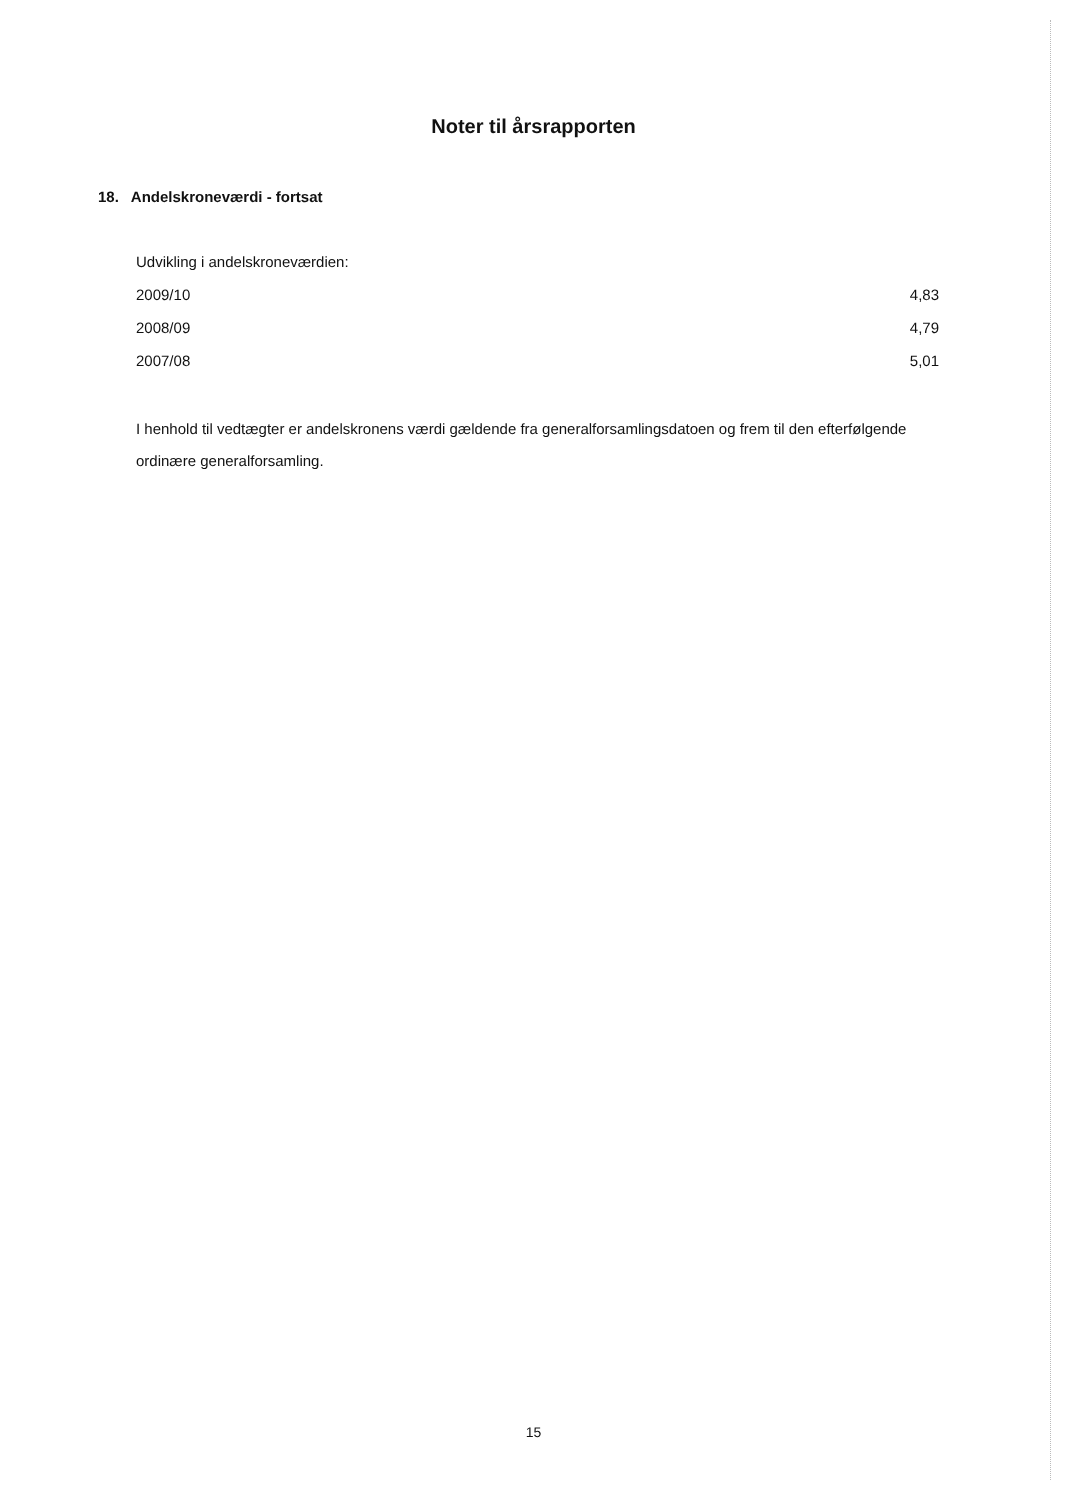Noter til årsrapporten
18. Andelskroneværdi - fortsat
Udvikling i andelskroneværdien:
| 2009/10 | 4,83 |
| 2008/09 | 4,79 |
| 2007/08 | 5,01 |
I henhold til vedtægter er andelskronens værdi gældende fra generalforsamlingsdatoen og frem til den efterfølgende ordinære generalforsamling.
15